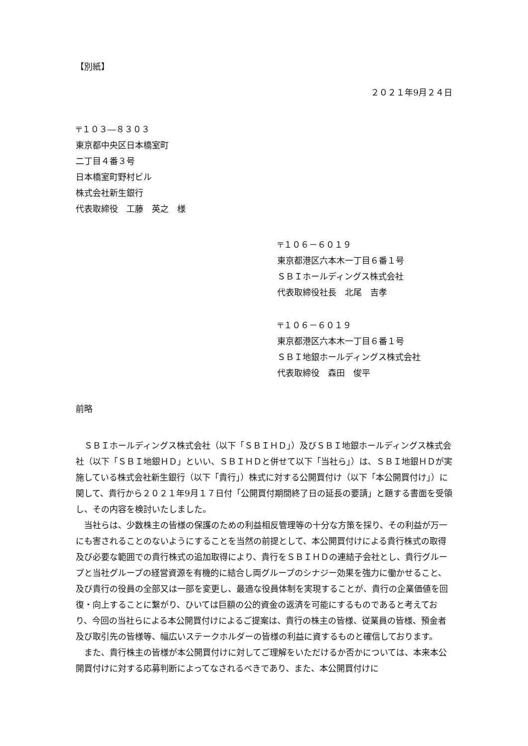【別紙】
２０２１年9月２４日
〒１０３―８３０３
東京都中央区日本橋室町
二丁目４番３号
日本橋室町野村ビル
株式会社新生銀行
代表取締役　工藤　英之　様
〒１０６－６０１９
東京都港区六本木一丁目６番１号
ＳＢＩホールディングス株式会社
代表取締役社長　北尾　吉孝
〒１０６－６０１９
東京都港区六本木一丁目６番１号
ＳＢＩ地銀ホールディングス株式会社
代表取締役　森田　俊平
前略
ＳＢＩホールディングス株式会社（以下「ＳＢＩＨＤ」）及びＳＢＩ地銀ホールディングス株式会社（以下「ＳＢＩ地銀ＨＤ」といい、ＳＢＩＨＤと併せて以下「当社ら」）は、ＳＢＩ地銀ＨＤが実施している株式会社新生銀行（以下「貴行」）株式に対する公開買付け（以下「本公開買付け」）に関して、貴行から２０２１年9月１７日付「公開買付期間終了日の延長の要請」と題する書面を受領し、その内容を検討いたしました。
当社らは、少数株主の皆様の保護のための利益相反管理等の十分な方策を採り、その利益が万一にも害されることのないようにすることを当然の前提として、本公開買付けによる貴行株式の取得及び必要な範囲での貴行株式の追加取得により、貴行をＳＢＩＨＤの連結子会社とし、貴行グループと当社グループの経営資源を有機的に結合し両グループのシナジー効果を強力に働かせること、及び貴行の役員の全部又は一部を変更し、最適な役員体制を実現することが、貴行の企業価値を回復・向上することに繋がり、ひいては巨額の公的資金の返済を可能にするものであると考えており、今回の当社らによる本公開買付けによるご提案は、貴行の株主の皆様、従業員の皆様、預金者及び取引先の皆様等、幅広いステークホルダーの皆様の利益に資するものと確信しております。
また、貴行株主の皆様が本公開買付けに対してご理解をいただけるか否かについては、本来本公開買付けに対する応募判断によってなされるべきであり、また、本公開買付けに